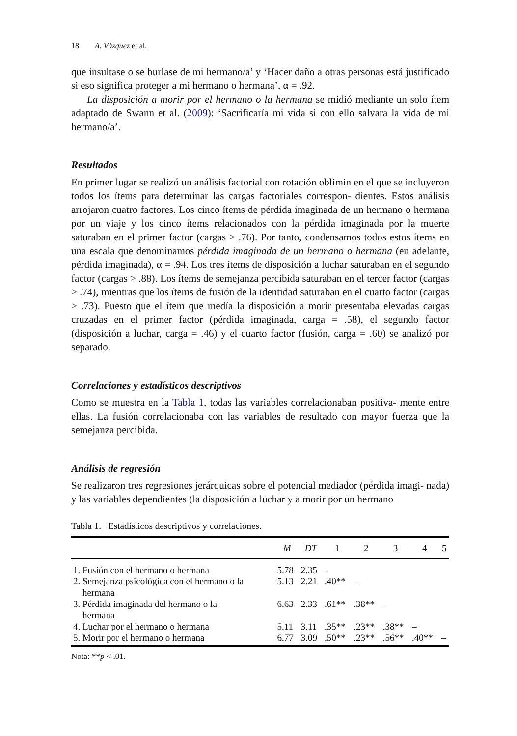18 A. Vázquez et al.
que insultase o se burlase de mi hermano/a’ y ‘Hacer daño a otras personas está justificado si eso significa proteger a mi hermano o hermana’, α = .92.
La disposición a morir por el hermano o la hermana se midió mediante un solo ítem adaptado de Swann et al. (2009): ‘Sacrificaría mi vida si con ello salvara la vida de mi hermano/a’.
Resultados
En primer lugar se realizó un análisis factorial con rotación oblimin en el que se incluyeron todos los ítems para determinar las cargas factoriales correspon- dientes. Estos análisis arrojaron cuatro factores. Los cinco ítems de pérdida imaginada de un hermano o hermana por un viaje y los cinco ítems relacionados con la pérdida imaginada por la muerte saturaban en el primer factor (cargas > .76). Por tanto, condensamos todos estos ítems en una escala que denominamos pérdida imaginada de un hermano o hermana (en adelante, pérdida imaginada), α = .94. Los tres ítems de disposición a luchar saturaban en el segundo factor (cargas > .88). Los ítems de semejanza percibida saturaban en el tercer factor (cargas > .74), mientras que los ítems de fusión de la identidad saturaban en el cuarto factor (cargas > .73). Puesto que el ítem que medía la disposición a morir presentaba elevadas cargas cruzadas en el primer factor (pérdida imaginada, carga = .58), el segundo factor (disposición a luchar, carga = .46) y el cuarto factor (fusión, carga = .60) se analizó por separado.
Correlaciones y estadísticos descriptivos
Como se muestra en la Tabla 1, todas las variables correlacionaban positiva- mente entre ellas. La fusión correlacionaba con las variables de resultado con mayor fuerza que la semejanza percibida.
Análisis de regresión
Se realizaron tres regresiones jerárquicas sobre el potencial mediador (pérdida imagi- nada) y las variables dependientes (la disposición a luchar y a morir por un hermano
Tabla 1. Estadísticos descriptivos y correlaciones.
| | M | DT | 1 | 2 | 3 | 4 | 5 |
| --- | --- | --- | --- | --- | --- | --- | --- |
| 1. Fusión con el hermano o hermana | 5.78 | 2.35 | – | | | | |
| 2. Semejanza psicológica con el hermano o la hermana | 5.13 | 2.21 | .40** | – | | | |
| 3. Pérdida imaginada del hermano o la hermana | 6.63 | 2.33 | .61** | .38** | – | | |
| 4. Luchar por el hermano o hermana | 5.11 | 3.11 | .35** | .23** | .38** | – | |
| 5. Morir por el hermano o hermana | 6.77 | 3.09 | .50** | .23** | .56** | .40** | – |
Nota: **p < .01.